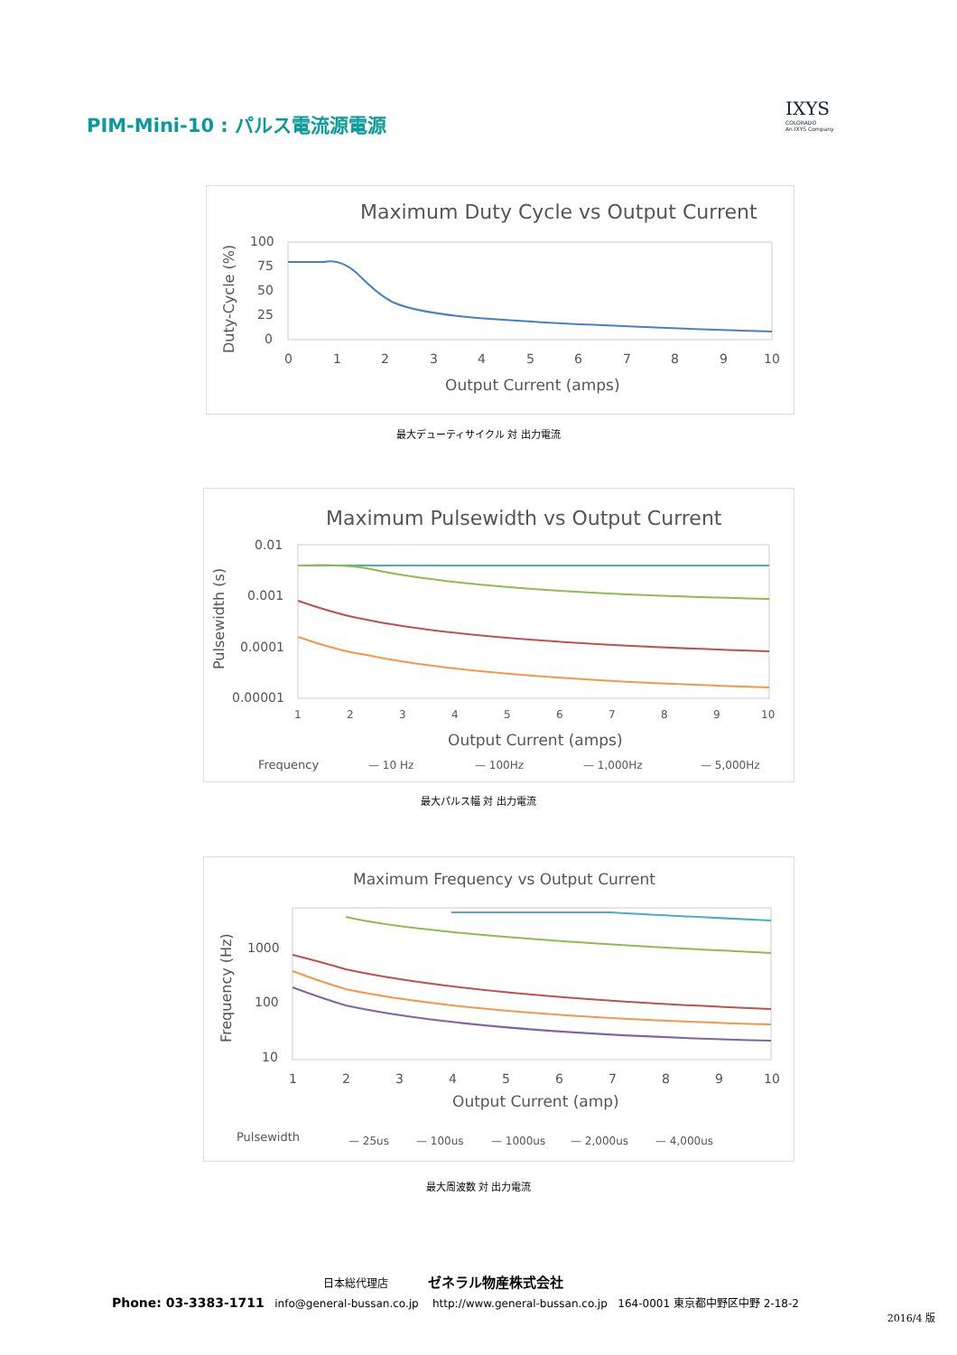PIM-Mini-10 : パルス電流源電源
IXYS
COLORADO
An IXYS Company
Maximum Duty Cycle vs Output Current
100
75
50
25
0
0
1
2
3
4
5
6
7
8
9
10
Output Current (amps)
Duty-Cycle (%)
最大デューティサイクル 対 出力電流
Maximum Pulsewidth vs Output Current
0.01
0.001
0.0001
0.00001
1
2
3
4
5
6
7
8
9
10
Output Current (amps)
Pulsewidth (s)
Frequency
— 10 Hz
— 100Hz
— 1,000Hz
— 5,000Hz
最大パルス幅 対 出力電流
Maximum Frequency vs Output Current
1000
100
10
1
2
3
4
5
6
7
8
9
10
Output Current (amp)
Frequency (Hz)
Pulsewidth
— 25us
— 100us
— 1000us
— 2,000us
— 4,000us
最大周波数 対 出力電流
日本総代理店 ゼネラル物産株式会社
Phone: 03-3383-1711 info@general-bussan.co.jp http://www.general-bussan.co.jp 164-0001 東京都中野区中野 2-18-2
2016/4 版